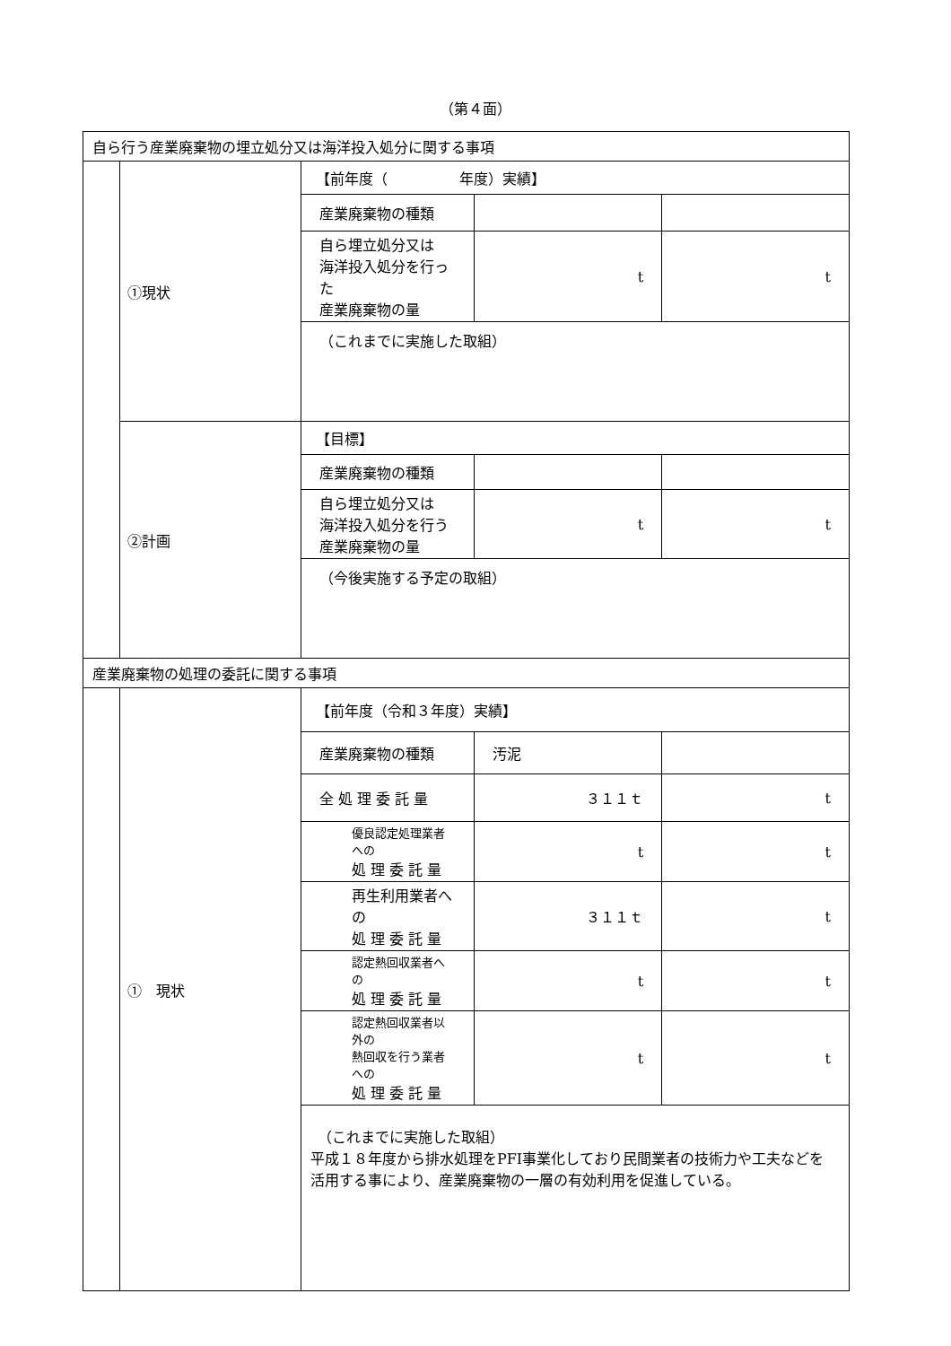（第４面）
| 自ら行う産業廃棄物の埋立処分又は海洋投入処分に関する事項 | | | | |
| | ①現状 | 【前年度（ 年度）実績】 | | |
| | | 産業廃棄物の種類 | | |
| | | 自ら埋立処分又は 海洋投入処分を行った 産業廃棄物の量 | t | t |
| | | （これまでに実施した取組） | | |
| | ②計画 | 【目標】 | | |
| | | 産業廃棄物の種類 | | |
| | | 自ら埋立処分又は 海洋投入処分を行う 産業廃棄物の量 | t | t |
| | | （今後実施する予定の取組） | | |
| 産業廃棄物の処理の委託に関する事項 | | | | |
| | ① 現状 | 【前年度（令和３年度）実績】 | | |
| | | 産業廃棄物の種類 | 汚泥 | |
| | | 全 処 理 委 託 量 | ３１１ｔ | t |
| | | 優良認定処理業者への 処 理 委 託 量 | t | t |
| | | 再生利用業者への 処 理 委 託 量 | ３１１ｔ | t |
| | | 認定熱回収業者への 処 理 委 託 量 | t | t |
| | | 認定熱回収業者以外の 熱回収を行う業者への 処 理 委 託 量 | t | t |
| | | （これまでに実施した取組） 平成１８年度から排水処理をPFI事業化しており民間業者の技術力や工夫などを活用する事により、産業廃棄物の一層の有効利用を促進している。 | | |